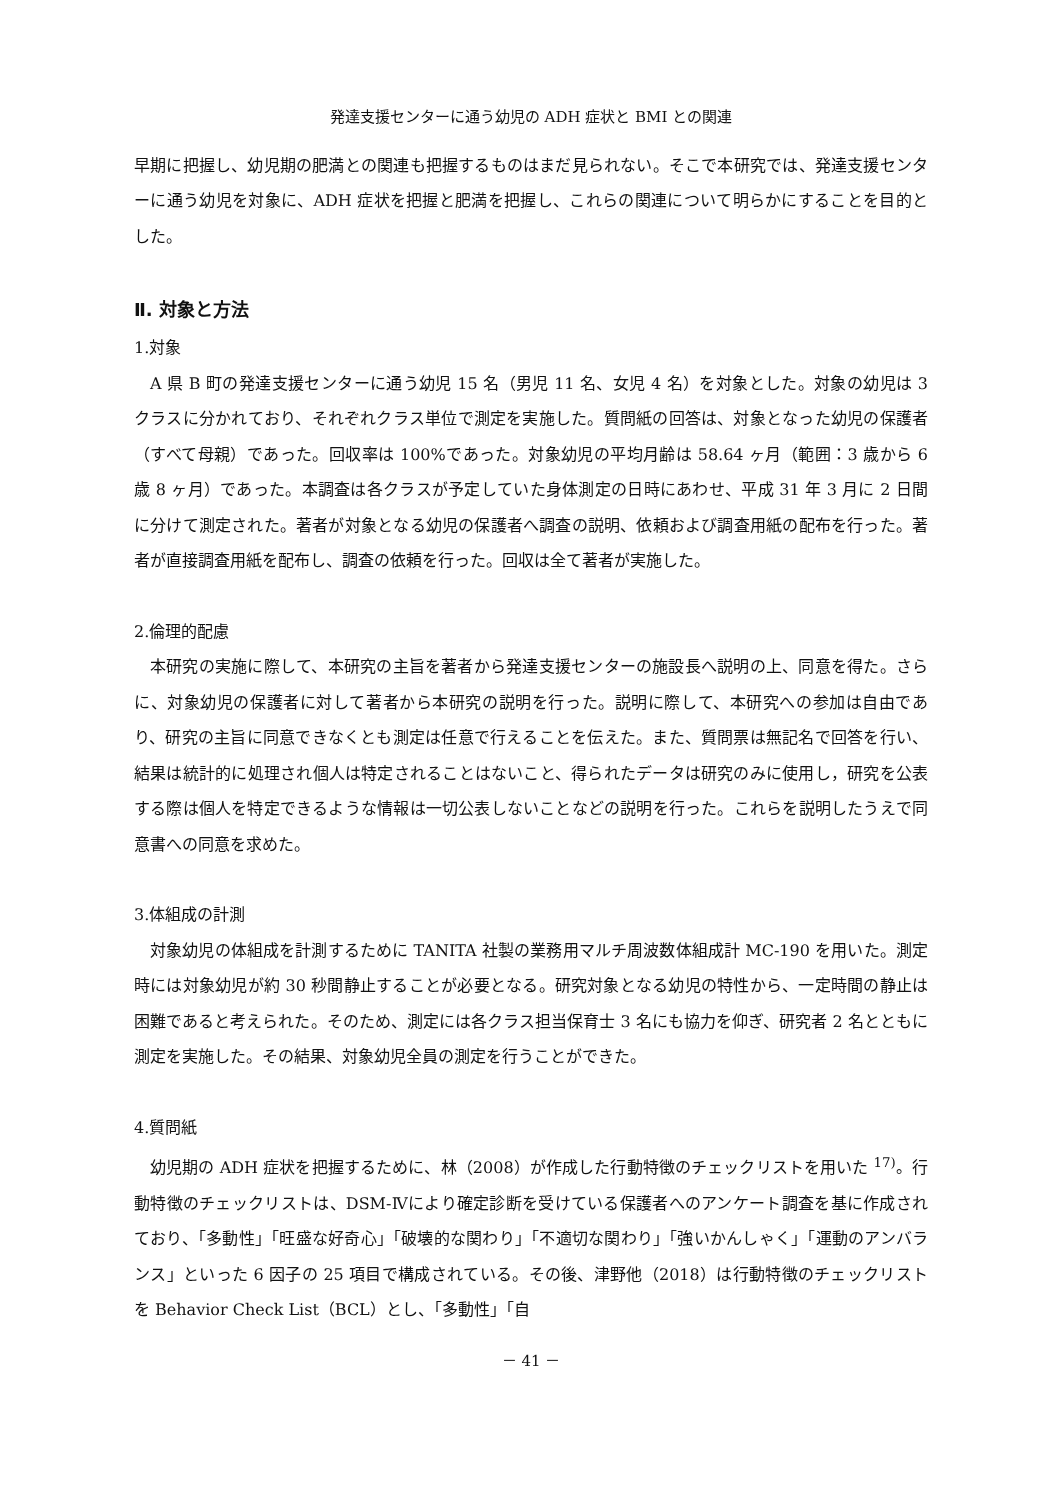発達支援センターに通う幼児の ADH 症状と BMI との関連
早期に把握し、幼児期の肥満との関連も把握するものはまだ見られない。そこで本研究では、発達支援センターに通う幼児を対象に、ADH 症状を把握と肥満を把握し、これらの関連について明らかにすることを目的とした。
Ⅱ. 対象と方法
1.対象
A 県 B 町の発達支援センターに通う幼児 15 名（男児 11 名、女児 4 名）を対象とした。対象の幼児は 3 クラスに分かれており、それぞれクラス単位で測定を実施した。質問紙の回答は、対象となった幼児の保護者（すべて母親）であった。回収率は 100%であった。対象幼児の平均月齢は 58.64 ヶ月（範囲：3 歳から 6 歳 8 ヶ月）であった。本調査は各クラスが予定していた身体測定の日時にあわせ、平成 31 年 3 月に 2 日間に分けて測定された。著者が対象となる幼児の保護者へ調査の説明、依頼および調査用紙の配布を行った。著者が直接調査用紙を配布し、調査の依頼を行った。回収は全て著者が実施した。
2.倫理的配慮
本研究の実施に際して、本研究の主旨を著者から発達支援センターの施設長へ説明の上、同意を得た。さらに、対象幼児の保護者に対して著者から本研究の説明を行った。説明に際して、本研究への参加は自由であり、研究の主旨に同意できなくとも測定は任意で行えることを伝えた。また、質問票は無記名で回答を行い、結果は統計的に処理され個人は特定されることはないこと、得られたデータは研究のみに使用し，研究を公表する際は個人を特定できるような情報は一切公表しないことなどの説明を行った。これらを説明したうえで同意書への同意を求めた。
3.体組成の計測
対象幼児の体組成を計測するために TANITA 社製の業務用マルチ周波数体組成計 MC-190 を用いた。測定時には対象幼児が約 30 秒間静止することが必要となる。研究対象となる幼児の特性から、一定時間の静止は困難であると考えられた。そのため、測定には各クラス担当保育士 3 名にも協力を仰ぎ、研究者 2 名とともに測定を実施した。その結果、対象幼児全員の測定を行うことができた。
4.質問紙
幼児期の ADH 症状を把握するために、林（2008）が作成した行動特徴のチェックリストを用いた <sup>17)</sup>。行動特徴のチェックリストは、DSM-Ⅳにより確定診断を受けている保護者へのアンケート調査を基に作成されており、「多動性」「旺盛な好奇心」「破壊的な関わり」「不適切な関わり」「強いかんしゃく」「運動のアンバランス」といった 6 因子の 25 項目で構成されている。その後、津野他（2018）は行動特徴のチェックリストを Behavior Check List（BCL）とし、「多動性」「自
－ 41 －